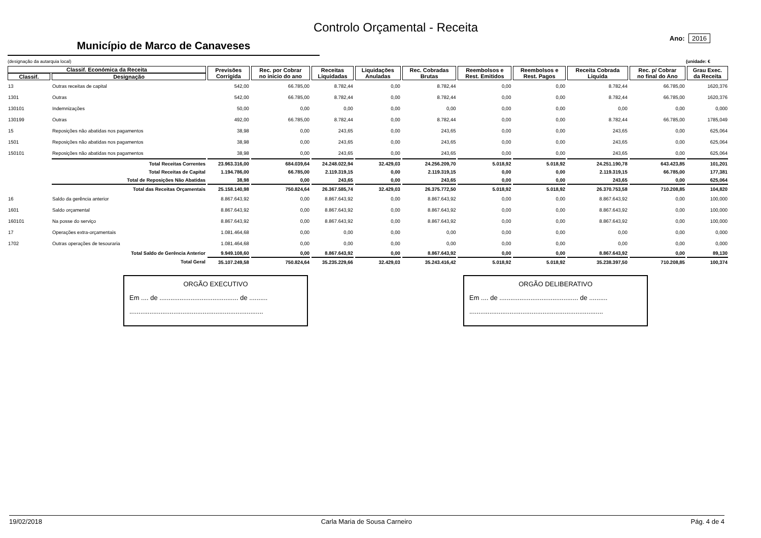Controlo Orçamental - Receita
Município de Marco de Canaveses
Ano: 2016
(designação da autarquia local) (unidade: €
| Classif. Económica da Receita | | Previsões Corrigida | Rec. por Cobrar no inicio do ano | Receitas Liquidadas | Liquidações Anuladas | Rec. Cobradas Brutas | Reembolsos e Rest. Emitidos | Reembolsos e Rest. Pagos | Receita Cobrada Liquida | Rec. p/ Cobrar no final do Ano | Grau Exec. da Receita |
| --- | --- | --- | --- | --- | --- | --- | --- | --- | --- | --- | --- |
| Classif. | Designação | | | | | | | | | | |
| 13 | Outras receitas de capital | 542,00 | 66.785,00 | 8.782,44 | 0,00 | 8.782,44 | 0,00 | 0,00 | 8.782,44 | 66.785,00 | 1620,376 |
| 1301 | Outras | 542,00 | 66.785,00 | 8.782,44 | 0,00 | 8.782,44 | 0,00 | 0,00 | 8.782,44 | 66.785,00 | 1620,376 |
| 130101 | Indemnizações | 50,00 | 0,00 | 0,00 | 0,00 | 0,00 | 0,00 | 0,00 | 0,00 | 0,00 | 0,000 |
| 130199 | Outras | 492,00 | 66.785,00 | 8.782,44 | 0,00 | 8.782,44 | 0,00 | 0,00 | 8.782,44 | 66.785,00 | 1785,049 |
| 15 | Reposições não abatidas nos pagamentos | 38,98 | 0,00 | 243,65 | 0,00 | 243,65 | 0,00 | 0,00 | 243,65 | 0,00 | 625,064 |
| 1501 | Reposições não abatidas nos pagamentos | 38,98 | 0,00 | 243,65 | 0,00 | 243,65 | 0,00 | 0,00 | 243,65 | 0,00 | 625,064 |
| 150101 | Reposições não abatidas nos pagamentos | 38,98 | 0,00 | 243,65 | 0,00 | 243,65 | 0,00 | 0,00 | 243,65 | 0,00 | 625,064 |
| | Total Receitas Correntes | 23.963.316,00 | 684.039,64 | 24.248.022,94 | 32.429,03 | 24.256.209,70 | 5.018,92 | 5.018,92 | 24.251.190,78 | 643.423,85 | 101,201 |
| | Total Receitas de Capital | 1.194.786,00 | 66.785,00 | 2.119.319,15 | 0,00 | 2.119.319,15 | 0,00 | 0,00 | 2.119.319,15 | 66.785,00 | 177,381 |
| | Total de Reposições Não Abatidas | 38,98 | 0,00 | 243,65 | 0,00 | 243,65 | 0,00 | 0,00 | 243,65 | 0,00 | 625,064 |
| | Total das Receitas Orçamentais | 25.158.140,98 | 750.824,64 | 26.367.585,74 | 32.429,03 | 26.375.772,50 | 5.018,92 | 5.018,92 | 26.370.753,58 | 710.208,85 | 104,820 |
| 16 | Saldo da gerência anterior | 8.867.643,92 | 0,00 | 8.867.643,92 | 0,00 | 8.867.643,92 | 0,00 | 0,00 | 8.867.643,92 | 0,00 | 100,000 |
| 1601 | Saldo orçamental | 8.867.643,92 | 0,00 | 8.867.643,92 | 0,00 | 8.867.643,92 | 0,00 | 0,00 | 8.867.643,92 | 0,00 | 100,000 |
| 160101 | Na posse do serviço | 8.867.643,92 | 0,00 | 8.867.643,92 | 0,00 | 8.867.643,92 | 0,00 | 0,00 | 8.867.643,92 | 0,00 | 100,000 |
| 17 | Operações extra-orçamentais | 1.081.464,68 | 0,00 | 0,00 | 0,00 | 0,00 | 0,00 | 0,00 | 0,00 | 0,00 | 0,000 |
| 1702 | Outras operações de tesouraria | 1.081.464,68 | 0,00 | 0,00 | 0,00 | 0,00 | 0,00 | 0,00 | 0,00 | 0,00 | 0,000 |
| | Total Saldo de Gerência Anterior | 9.949.108,60 | 0,00 | 8.867.643,92 | 0,00 | 8.867.643,92 | 0,00 | 0,00 | 8.867.643,92 | 0,00 | 89,130 |
| | Total Geral | 35.107.249,58 | 750.824,64 | 35.235.229,66 | 32.429,03 | 35.243.416,42 | 5.018,92 | 5.018,92 | 35.238.397,50 | 710.208,85 | 100,374 |
ORGÃO EXECUTIVO
Em .... de ........................................... de ..........
.........................................................................
ORGÃO DELIBERATIVO
Em .... de ........................................... de ..........
.........................................................................
19/02/2018 Carla Maria de Sousa Carneiro Pág. 4 de 4